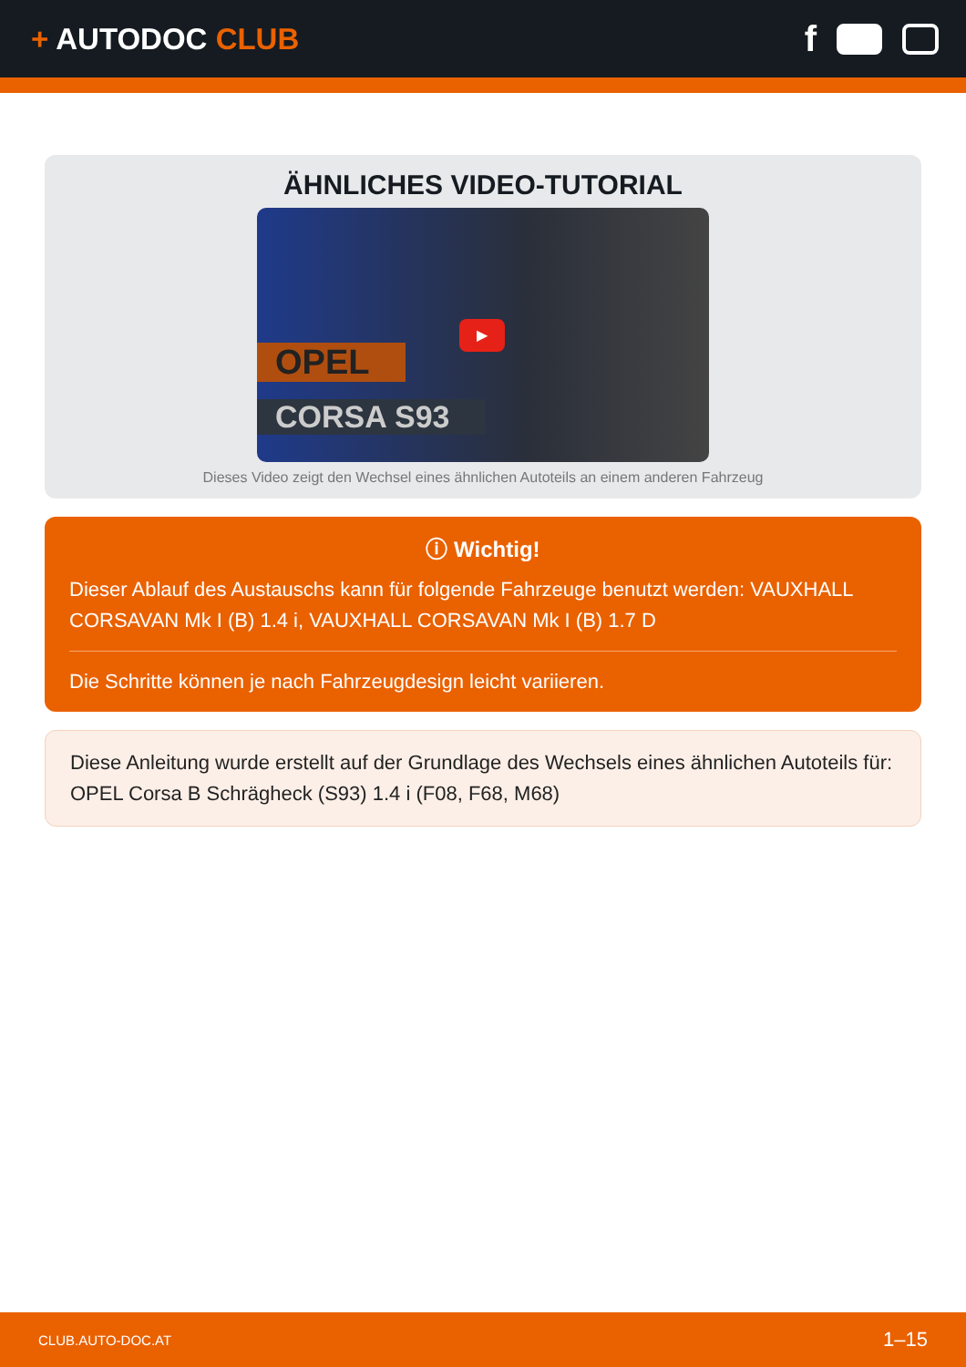+ AUTODOC CLUB
f
ÄHNLICHES VIDEO-TUTORIAL
OPEL
CORSA S93
▶
Dieses Video zeigt den Wechsel eines ähnlichen Autoteils an einem anderen Fahrzeug
ⓘ Wichtig!
Dieser Ablauf des Austauschs kann für folgende Fahrzeuge benutzt werden: VAUXHALL CORSAVAN Mk I (B) 1.4 i, VAUXHALL CORSAVAN Mk I (B) 1.7 D
Die Schritte können je nach Fahrzeugdesign leicht variieren.
Diese Anleitung wurde erstellt auf der Grundlage des Wechsels eines ähnlichen Autoteils für: OPEL Corsa B Schrägheck (S93) 1.4 i (F08, F68, M68)
CLUB.AUTO-DOC.AT 1–15